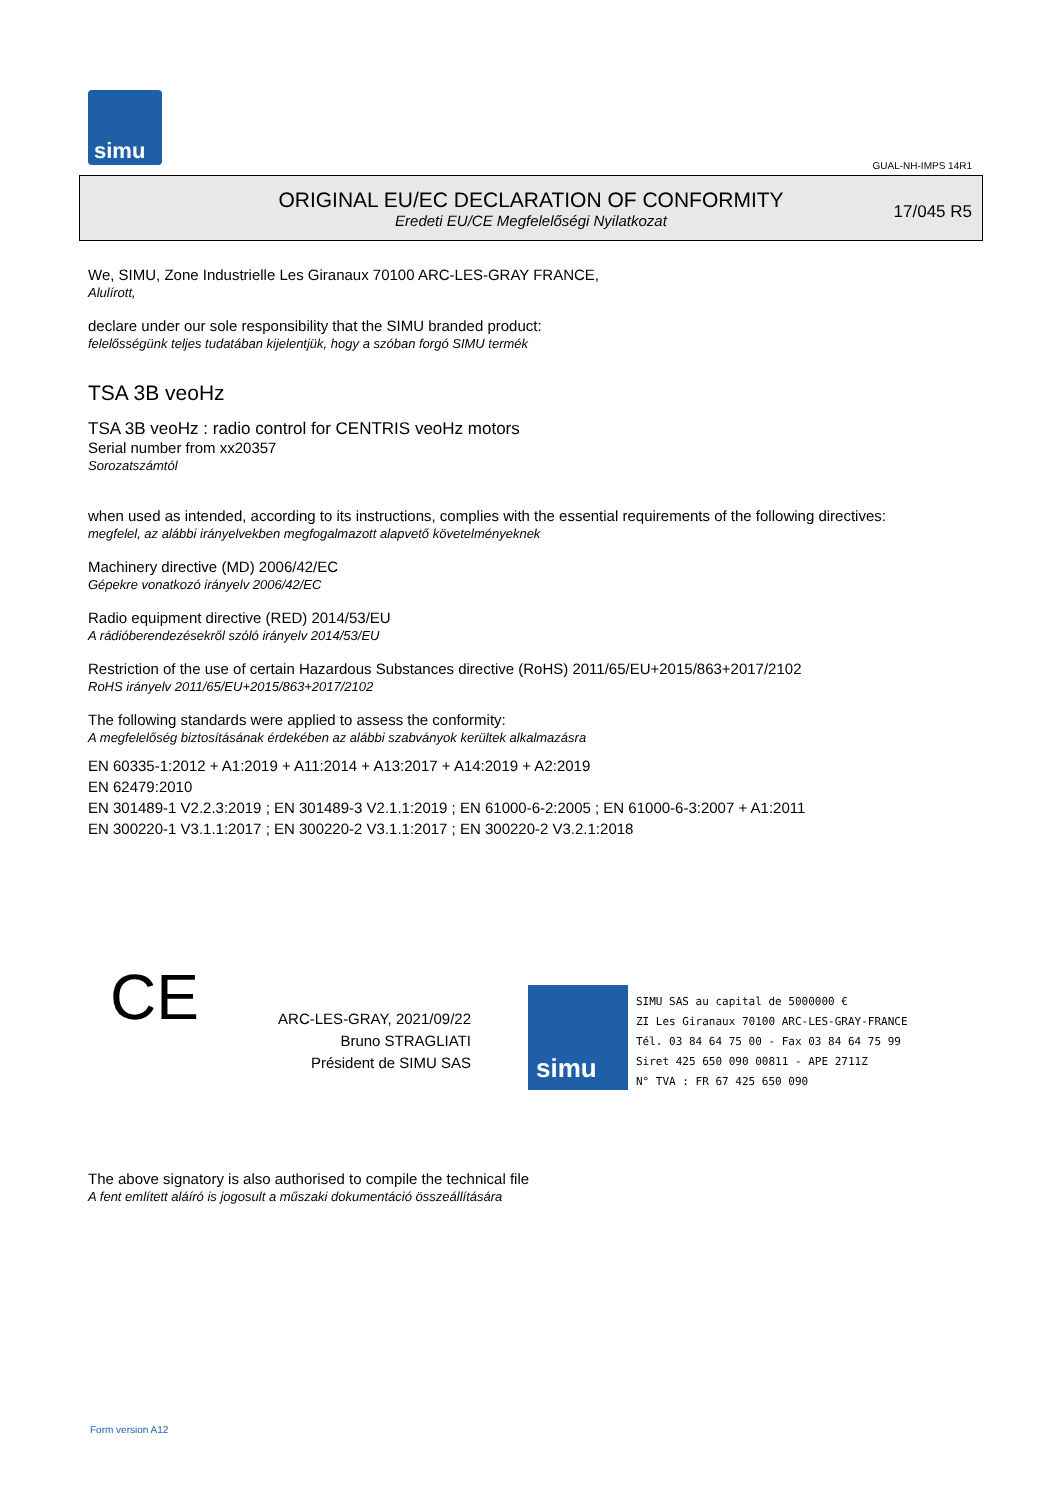simu
GUAL-NH-IMPS 14R1
ORIGINAL EU/EC DECLARATION OF CONFORMITY
Eredeti EU/CE Megfelelőségi Nyilatkozat
17/045 R5
We, SIMU, Zone Industrielle Les Giranaux 70100 ARC-LES-GRAY FRANCE,
Alulírott,
declare under our sole responsibility that the SIMU branded product:
felelősségünk teljes tudatában kijelentjük, hogy a szóban forgó SIMU termék
TSA 3B veoHz
TSA 3B veoHz : radio control for CENTRIS veoHz motors
Serial number from xx20357
Sorozatszámtól
when used as intended, according to its instructions, complies with the essential requirements of the following directives:
megfelel, az alábbi irányelvekben megfogalmazott alapvető követelményeknek
Machinery directive (MD) 2006/42/EC
Gépekre vonatkozó irányelv 2006/42/EC
Radio equipment directive (RED) 2014/53/EU
A rádióberendezésekről szóló irányelv 2014/53/EU
Restriction of the use of certain Hazardous Substances directive (RoHS) 2011/65/EU+2015/863+2017/2102
RoHS irányelv 2011/65/EU+2015/863+2017/2102
The following standards were applied to assess the conformity:
A megfelelőség biztosításának érdekében az alábbi szabványok kerültek alkalmazásra
EN 60335-1:2012 + A1:2019 + A11:2014 + A13:2017 + A14:2019 + A2:2019
EN 62479:2010
EN 301489-1 V2.2.3:2019 ; EN 301489-3 V2.1.1:2019 ; EN 61000-6-2:2005 ; EN 61000-6-3:2007 + A1:2011
EN 300220-1 V3.1.1:2017 ; EN 300220-2 V3.1.1:2017 ; EN 300220-2 V3.2.1:2018
CE
ARC-LES-GRAY, 2021/09/22
Bruno STRAGLIATI
Président de SIMU SAS
simu
SIMU SAS au capital de 5000000 €
ZI Les Giranaux 70100 ARC-LES-GRAY-FRANCE
Tél. 03 84 64 75 00 - Fax 03 84 64 75 99
Siret 425 650 090 00811 - APE 2711Z
N° TVA : FR 67 425 650 090
The above signatory is also authorised to compile the technical file
A fent említett aláíró is jogosult a műszaki dokumentáció összeállítására
Form version A12